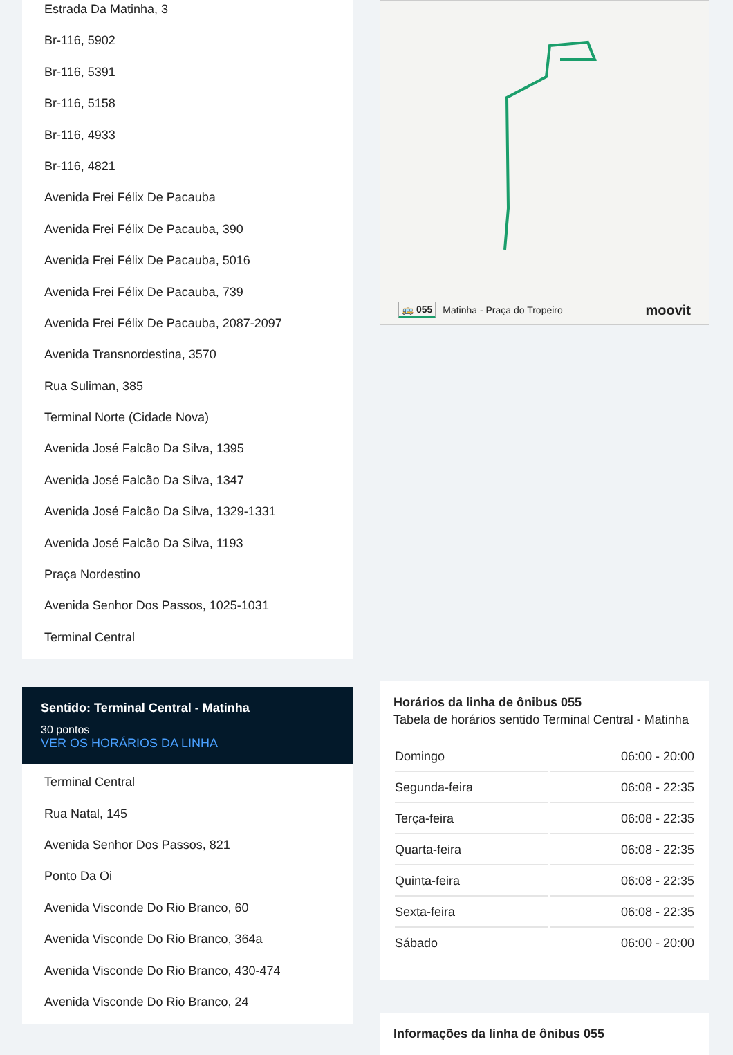Estrada Da Matinha, 3
Br-116, 5902
Br-116, 5391
Br-116, 5158
Br-116, 4933
Br-116, 4821
Avenida Frei Félix De Pacauba
Avenida Frei Félix De Pacauba, 390
Avenida Frei Félix De Pacauba, 5016
Avenida Frei Félix De Pacauba, 739
Avenida Frei Félix De Pacauba, 2087-2097
Avenida Transnordestina, 3570
Rua Suliman, 385
Terminal Norte (Cidade Nova)
Avenida José Falcão Da Silva, 1395
Avenida José Falcão Da Silva, 1347
Avenida José Falcão Da Silva, 1329-1331
Avenida José Falcão Da Silva, 1193
Praça Nordestino
Avenida Senhor Dos Passos, 1025-1031
Terminal Central
Sentido: Terminal Central - Matinha
30 pontos
VER OS HORÁRIOS DA LINHA
Terminal Central
Rua Natal, 145
Avenida Senhor Dos Passos, 821
Ponto Da Oi
Avenida Visconde Do Rio Branco, 60
Avenida Visconde Do Rio Branco, 364a
Avenida Visconde Do Rio Branco, 430-474
Avenida Visconde Do Rio Branco, 24
🚌 055 Matinha - Praça do Tropeiro moovit
Horários da linha de ônibus 055
Tabela de horários sentido Terminal Central - Matinha
| Domingo | 06:00 - 20:00 |
| Segunda-feira | 06:08 - 22:35 |
| Terça-feira | 06:08 - 22:35 |
| Quarta-feira | 06:08 - 22:35 |
| Quinta-feira | 06:08 - 22:35 |
| Sexta-feira | 06:08 - 22:35 |
| Sábado | 06:00 - 20:00 |
Informações da linha de ônibus 055